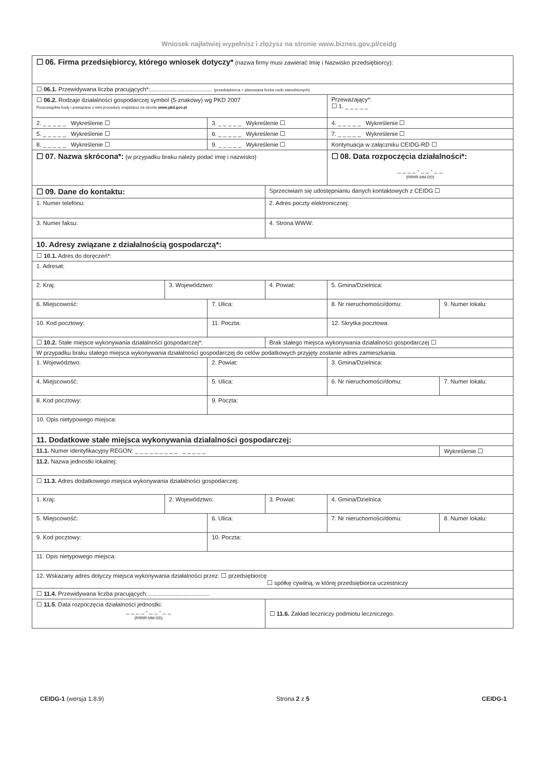Wniosek najłatwiej wypełnisz i złożysz na stronie www.biznes.gov.pl/ceidg
| ☐ 06. Firma przedsiębiorcy, którego wniosek dotyczy* (nazwa firmy musi zawierać Imię i Nazwisko przedsiębiorcy): | | | | | |
| ☐ 06.1. Przewidywana liczba pracujących*:...................................... (przedsiębiorca + planowana liczba osób zatrudnionych) | | | | | |
| ☐ 06.2. Rodzaje działalności gospodarczej symbol (5-znakowy) wg PKD 2007 Poszczególne kody i powiązane z nimi procedury znajdziesz na stronie www.pkd.gov.pl | | | | Przeważający*: ☐ 1. _ _ _ _ _ | |
| 2. _ _ _ _ _ Wykreślenie ☐ | | 3. _ _ _ _ _ Wykreślenie ☐ | | 4. _ _ _ _ _ Wykreślenie ☐ | |
| 5. _ _ _ _ _ Wykreślenie ☐ | | 6. _ _ _ _ _ Wykreślenie ☐ | | 7. _ _ _ _ _ Wykreślenie ☐ | |
| 8. _ _ _ _ _ Wykreślenie ☐ | | 9. _ _ _ _ _ Wykreślenie ☐ | | Kontynuacja w załączniku CEIDG-RD ☐ | |
| ☐ 07. Nazwa skrócona*: (w przypadku braku należy podać imię i nazwisko) | | | | ☐ 08. Data rozpoczęcia działalności*: _ _ _ _ - _ _ - _ _ (RRRR-MM-DD) | |
| ☐ 09. Dane do kontaktu: | | | Sprzeciwiam się udostępnianiu danych kontaktowych z CEIDG ☐ | | |
| 1. Numer telefonu: | | | 2. Adres poczty elektronicznej: | | |
| 3. Numer faksu: | | | 4. Strona WWW: | | |
| 10. Adresy związane z działalnością gospodarczą*: | | | | | |
| ☐ 10.1. Adres do doręczeń*: | | | | | |
| 1. Adresat: | | | | | |
| 2. Kraj: | 3. Województwo: | | 4. Powiat: | 5. Gmina/Dzielnica: | |
| 6. Miejscowość: | | 7. Ulica: | | 8. Nr nieruchomości/domu: | 9. Numer lokalu: |
| 10. Kod pocztowy: | | 11. Poczta: | | 12. Skrytka pocztowa: | |
| ☐ 10.2. Stałe miejsce wykonywania działalności gospodarczej*: | | | Brak stałego miejsca wykonywania działalności gospodarczej ☐ | | |
| W przypadku braku stałego miejsca wykonywania działalności gospodarczej do celów podatkowych przyjęty zostanie adres zamieszkania. | | | | | |
| 1. Województwo: | | 2. Powiat: | | 3. Gmina/Dzielnica: | |
| 4. Miejscowość: | | 5. Ulica: | | 6. Nr nieruchomości/domu: | 7. Numer lokalu: |
| 8. Kod pocztowy: | | 9. Poczta: | | | |
| 10. Opis nietypowego miejsca: | | | | | |
| 11. Dodatkowe stałe miejsca wykonywania działalności gospodarczej: | | | | | |
| 11.1. Numer identyfikacyjny REGON: _ _ _ _ _ _ _ _ _ _ _ _ _ _ | | | | | Wykreślenie ☐ |
| 11.2. Nazwa jednostki lokalnej: | | | | | |
| ☐ 11.3. Adres dodatkowego miejsca wykonywania działalności gospodarczej: | | | | | |
| 1. Kraj: | 2. Województwo: | | 3. Powiat: | 4. Gmina/Dzielnica: | |
| 5. Miejscowość: | | 6. Ulica: | | 7. Nr nieruchomości/domu: | 8. Numer lokalu: |
| 9. Kod pocztowy: | | 10. Poczta: | | | |
| 11. Opis nietypowego miejsca: | | | | | |
| 12. Wskazany adres dotyczy miejsca wykonywania działalności przez: ☐ przedsiębiorcę ☐ spółkę cywilną, w której przedsiębiorca uczestniczy | | | | | |
| ☐ 11.4. Przewidywana liczba pracujących:...................................... | | | | | |
| ☐ 11.5. Data rozpoczęcia działalności jednostki: _ _ _ _ - _ _ - _ _ (RRRR-MM-DD) | | | ☐ 11.6. Zakład leczniczy podmiotu leczniczego. | | |
CEIDG-1 (wersja 1.8.9) Strona 2 z 5 CEIDG-1